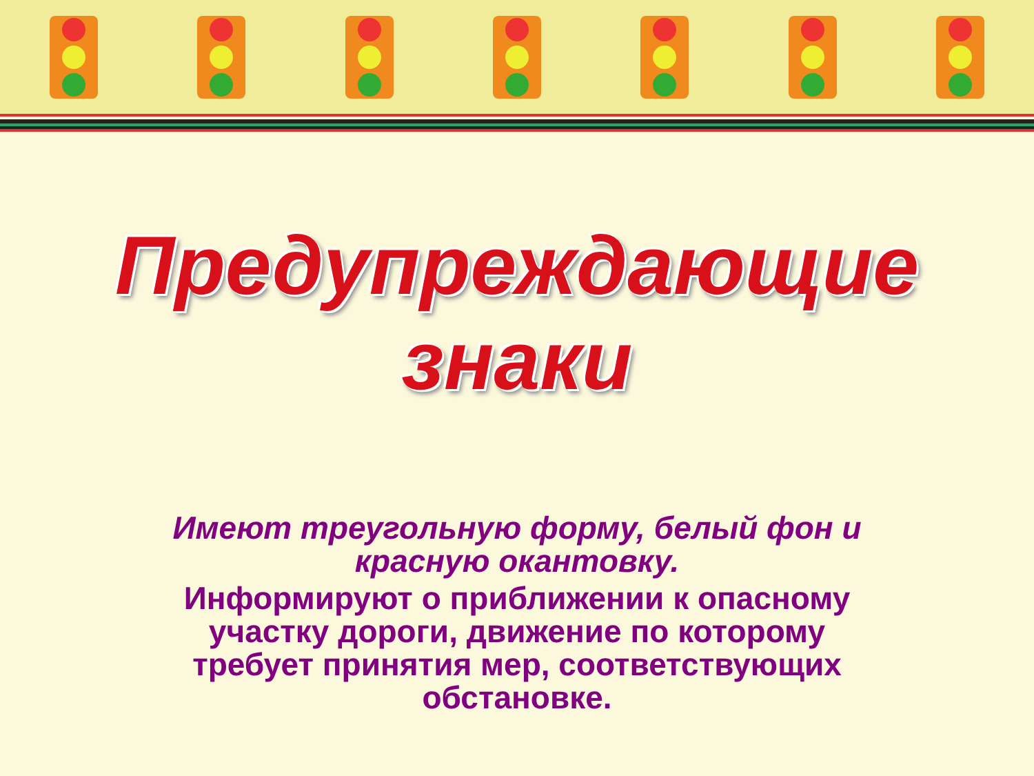Предупреждающие знаки
Имеют треугольную форму, белый фон и красную окантовку.
Информируют о приближении к опасному участку дороги, движение по которому требует принятия мер, соответствующих обстановке.